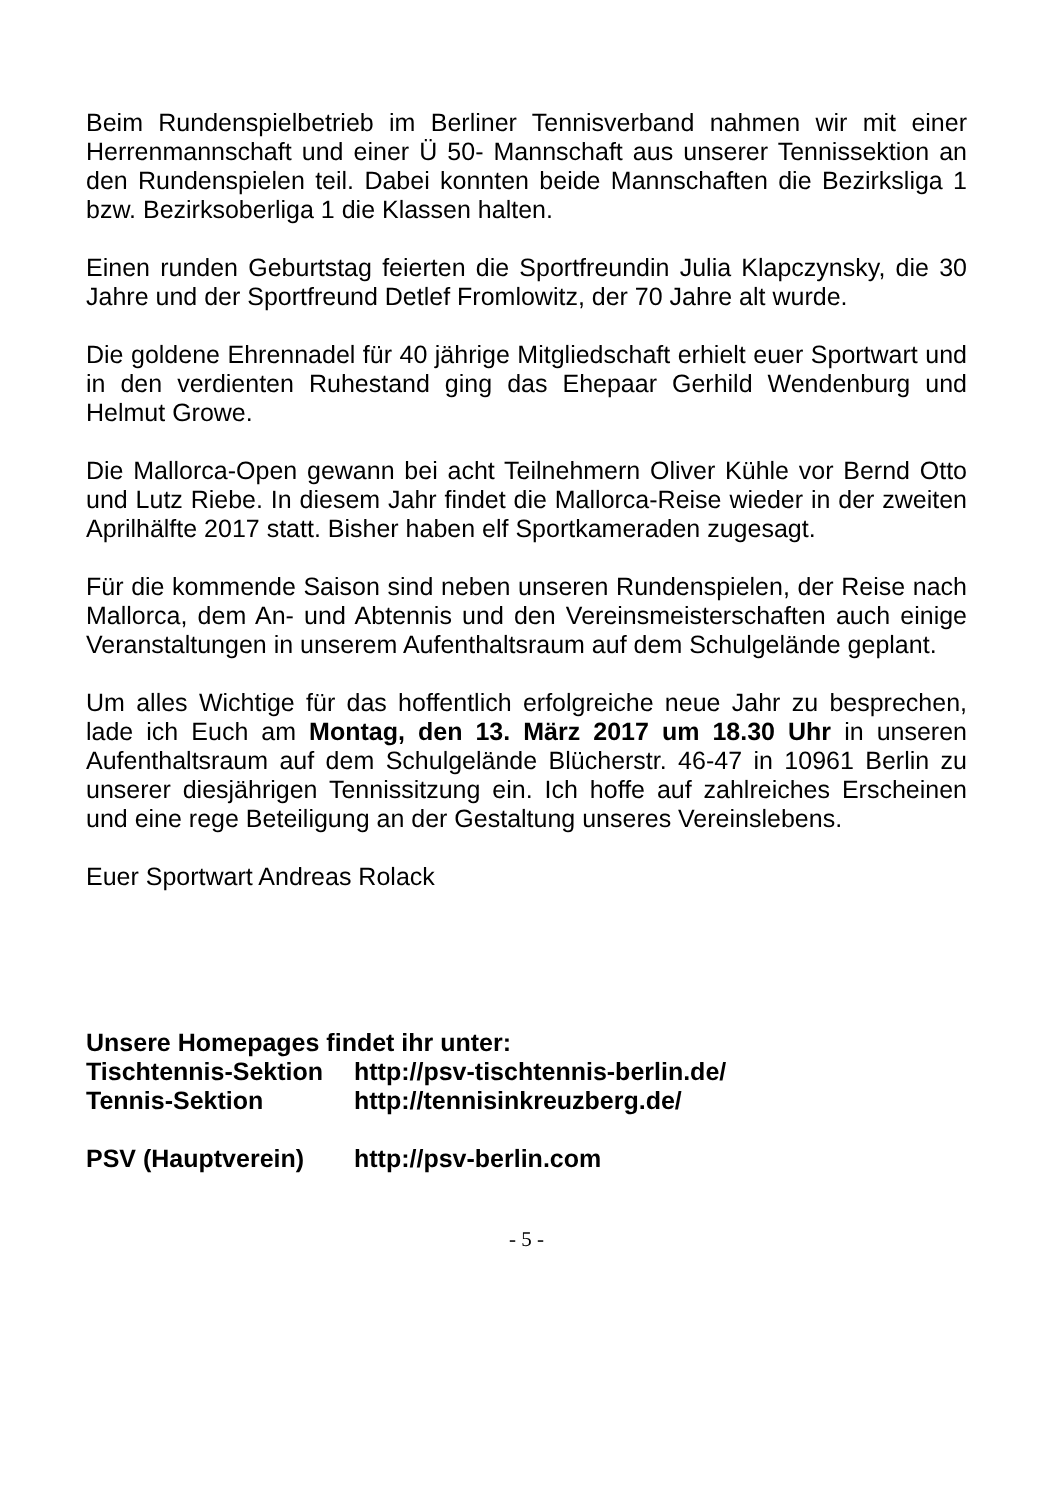Beim Rundenspielbetrieb im Berliner Tennisverband nahmen wir mit einer Herrenmannschaft und einer Ü 50- Mannschaft aus unserer Tennissektion an den Rundenspielen teil. Dabei konnten beide Mannschaften die Bezirksliga 1 bzw. Bezirksoberliga 1 die Klassen halten.
Einen runden Geburtstag feierten die Sportfreundin Julia Klapczynsky, die 30 Jahre und der Sportfreund Detlef Fromlowitz, der 70 Jahre alt wurde.
Die goldene Ehrennadel für 40 jährige Mitgliedschaft erhielt euer Sportwart und in den verdienten Ruhestand ging das Ehepaar Gerhild Wendenburg und Helmut Growe.
Die Mallorca-Open gewann bei acht Teilnehmern Oliver Kühle vor Bernd Otto und Lutz Riebe. In diesem Jahr findet die Mallorca-Reise wieder in der zweiten Aprilhälfte 2017 statt. Bisher haben elf Sportkameraden zugesagt.
Für die kommende Saison sind neben unseren Rundenspielen, der Reise nach Mallorca, dem An- und Abtennis und den Vereinsmeisterschaften auch einige Veranstaltungen in unserem Aufenthaltsraum auf dem Schulgelände geplant.
Um alles Wichtige für das hoffentlich erfolgreiche neue Jahr zu besprechen, lade ich Euch am Montag, den 13. März 2017 um 18.30 Uhr in unseren Aufenthaltsraum auf dem Schulgelände Blücherstr. 46-47 in 10961 Berlin zu unserer diesjährigen Tennissitzung ein. Ich hoffe auf zahlreiches Erscheinen und eine rege Beteiligung an der Gestaltung unseres Vereinslebens.
Euer Sportwart Andreas Rolack
Unsere Homepages findet ihr unter:
Tischtennis-Sektion http://psv-tischtennis-berlin.de/
Tennis-Sektion http://tennisinkreuzberg.de/
PSV (Hauptverein) http://psv-berlin.com
- 5 -